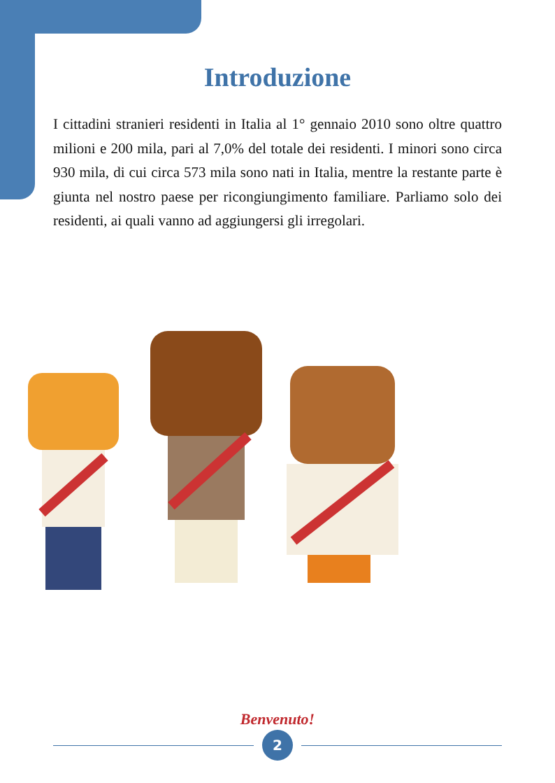Introduzione
I cittadini stranieri residenti in Italia al 1° gennaio 2010 sono oltre quattro milioni e 200 mila, pari al 7,0% del totale dei residenti. I minori sono circa 930 mila, di cui circa 573 mila sono nati in Italia, mentre la restante parte è giunta nel nostro paese per ricongiungimento familiare. Parliamo solo dei residenti, ai quali vanno ad aggiungersi gli irregolari.
Benvenuto!
2